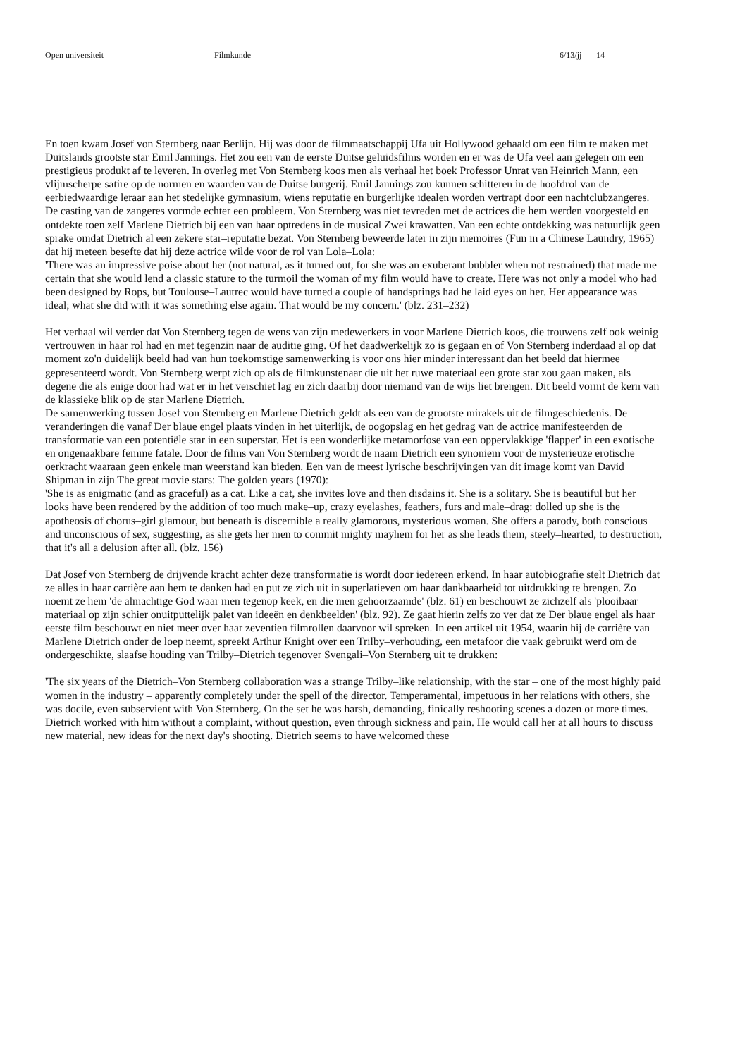Open universiteit Filmkunde 6/13/jj 14
En toen kwam Josef von Sternberg naar Berlijn. Hij was door de filmmaatschappij Ufa uit Hollywood gehaald om een film te maken met Duitslands grootste star Emil Jannings. Het zou een van de eerste Duitse geluidsfilms worden en er was de Ufa veel aan gelegen om een prestigieus produkt af te leveren. In overleg met Von Sternberg koos men als verhaal het boek Professor Unrat van Heinrich Mann, een vlijmscherpe satire op de normen en waarden van de Duitse burgerij. Emil Jannings zou kunnen schitteren in de hoofdrol van de eerbiedwaardige leraar aan het stedelijke gymnasium, wiens reputatie en burgerlijke idealen worden vertrapt door een nachtclubzangeres. De casting van de zangeres vormde echter een probleem. Von Sternberg was niet tevreden met de actrices die hem werden voorgesteld en ontdekte toen zelf Marlene Dietrich bij een van haar optredens in de musical Zwei krawatten. Van een echte ontdekking was natuurlijk geen sprake omdat Dietrich al een zekere star–reputatie bezat. Von Sternberg beweerde later in zijn memoires (Fun in a Chinese Laundry, 1965) dat hij meteen besefte dat hij deze actrice wilde voor de rol van Lola–Lola:
'There was an impressive poise about her (not natural, as it turned out, for she was an exuberant bubbler when not restrained) that made me certain that she would lend a classic stature to the turmoil the woman of my film would have to create. Here was not only a model who had been designed by Rops, but Toulouse–Lautrec would have turned a couple of handsprings had he laid eyes on her. Her appearance was ideal; what she did with it was something else again. That would be my concern.' (blz. 231–232)
Het verhaal wil verder dat Von Sternberg tegen de wens van zijn medewerkers in voor Marlene Dietrich koos, die trouwens zelf ook weinig vertrouwen in haar rol had en met tegenzin naar de auditie ging. Of het daadwerkelijk zo is gegaan en of Von Sternberg inderdaad al op dat moment zo'n duidelijk beeld had van hun toekomstige samenwerking is voor ons hier minder interessant dan het beeld dat hiermee gepresenteerd wordt. Von Sternberg werpt zich op als de filmkunstenaar die uit het ruwe materiaal een grote star zou gaan maken, als degene die als enige door had wat er in het verschiet lag en zich daarbij door niemand van de wijs liet brengen. Dit beeld vormt de kern van de klassieke blik op de star Marlene Dietrich.
De samenwerking tussen Josef von Sternberg en Marlene Dietrich geldt als een van de grootste mirakels uit de filmgeschiedenis. De veranderingen die vanaf Der blaue engel plaats vinden in het uiterlijk, de oogopslag en het gedrag van de actrice manifesteerden de transformatie van een potentiële star in een superstar. Het is een wonderlijke metamorfose van een oppervlakkige 'flapper' in een exotische en ongenaakbare femme fatale. Door de films van Von Sternberg wordt de naam Dietrich een synoniem voor de mysterieuze erotische oerkracht waaraan geen enkele man weerstand kan bieden. Een van de meest lyrische beschrijvingen van dit image komt van David Shipman in zijn The great movie stars: The golden years (1970):
'She is as enigmatic (and as graceful) as a cat. Like a cat, she invites love and then disdains it. She is a solitary. She is beautiful but her looks have been rendered by the addition of too much make–up, crazy eyelashes, feathers, furs and male–drag: dolled up she is the apotheosis of chorus–girl glamour, but beneath is discernible a really glamorous, mysterious woman. She offers a parody, both conscious and unconscious of sex, suggesting, as she gets her men to commit mighty mayhem for her as she leads them, steely–hearted, to destruction, that it's all a delusion after all. (blz. 156)
Dat Josef von Sternberg de drijvende kracht achter deze transformatie is wordt door iedereen erkend. In haar autobiografie stelt Dietrich dat ze alles in haar carrière aan hem te danken had en put ze zich uit in superlatieven om haar dankbaarheid tot uitdrukking te brengen. Zo noemt ze hem 'de almachtige God waar men tegenop keek, en die men gehoorzaamde' (blz. 61) en beschouwt ze zichzelf als 'plooibaar materiaal op zijn schier onuitputtelijk palet van ideeën en denkbeelden' (blz. 92). Ze gaat hierin zelfs zo ver dat ze Der blaue engel als haar eerste film beschouwt en niet meer over haar zeventien filmrollen daarvoor wil spreken. In een artikel uit 1954, waarin hij de carrière van Marlene Dietrich onder de loep neemt, spreekt Arthur Knight over een Trilby–verhouding, een metafoor die vaak gebruikt werd om de ondergeschikte, slaafse houding van Trilby–Dietrich tegenover Svengali–Von Sternberg uit te drukken:
'The six years of the Dietrich–Von Sternberg collaboration was a strange Trilby–like relationship, with the star – one of the most highly paid women in the industry – apparently completely under the spell of the director. Temperamental, impetuous in her relations with others, she was docile, even subservient with Von Sternberg. On the set he was harsh, demanding, finically reshooting scenes a dozen or more times. Dietrich worked with him without a complaint, without question, even through sickness and pain. He would call her at all hours to discuss new material, new ideas for the next day's shooting. Dietrich seems to have welcomed these